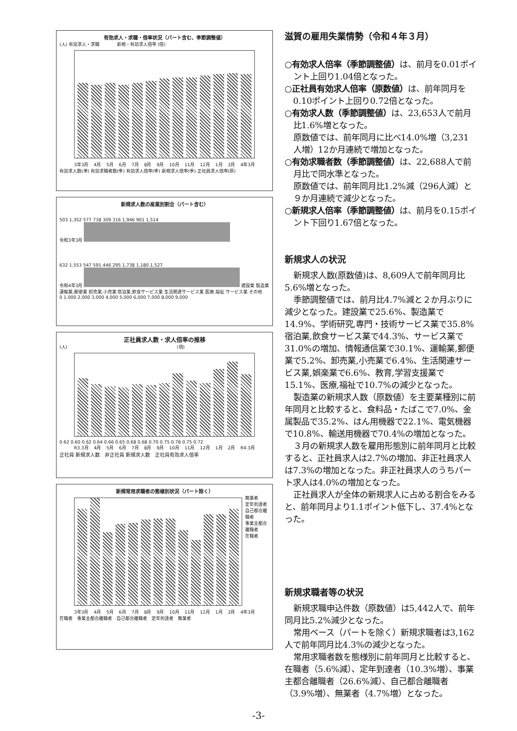有効求人・求職・倍率状況（パート含む、季節調整値）
(人) 有効求人・求職　　　　新規・有効求人倍率 (倍)
3年3月 4月 5月 6月 7月 8月 9月 10月 11月 12月 1月 2月 4年3月
有効求人数(季) 有効求職者数(季) 有効求人倍率(季) 新規求人倍率(季) 正社員求人倍率(原)
新規求人数の産業別割合（パート含む）
503 1,352 577 738 309 316 1,946 901 1,514
令和3年3月
632 1,553 547 591 446 295 1,738 1,180 1,527
令和4年3月 建設業 製造業 運輸業,郵便業 卸売業,小売業 宿泊業,飲食サービス業 生活関連サービス業 医療,福祉 サービス業 その他
0 1,000 2,000 3,000 4,000 5,000 6,000 7,000 8,000 9,000
正社員求人数・求人倍率の推移
(人)　　　　　　　　　　　　　　　　　　　　　　　　　(倍)
0.62 0.60 0.62 0.64 0.66 0.65 0.68 0.68 0.70 0.75 0.78 0.75 0.72
R3.3月 4月 5月 6月 7月 8月 9月 10月 11月 12月 1月 2月 R4.3月
正社員 新規求人数　非正社員 新規求人数　正社員有効求人倍率
新規常用求職者の態様別状況（パート除く）
無業者
定年到達者
自己都合離職者
事業主都合離職者
在職者
3年3月 4月 5月 6月 7月 8月 9月 10月 11月 12月 1月 2月 4年3月
在職者　事業主都合離職者　自己都合離職者　定年到達者　無業者
滋賀の雇用失業情勢（令和４年３月）
○有効求人倍率（季節調整値）は、前月を0.01ポイント上回り1.04倍となった。
○正社員有効求人倍率（原数値）は、前年同月を0.10ポイント上回り0.72倍となった。
○有効求人数（季節調整値）は、23,653人で前月比1.6%増となった。
原数値では、前年同月に比べ14.0%増（3,231人増）12か月連続で増加となった。
○有効求職者数（季節調整値）は、22,688人で前月比で同水準となった。
原数値では、前年同月比1.2%減（296人減）と９か月連続で減少となった。
○新規求人倍率（季節調整値）は、前月を0.15ポイント下回り1.67倍となった。
新規求人の状況
新規求人数(原数値)は、8,609人で前年同月比5.6%増となった。
季節調整値では、前月比4.7%減と２か月ぶりに減少となった。建設業で25.6%、製造業で14.9%、学術研究,専門・技術サービス業で35.8%宿泊業,飲食サービス業で44.3%、サービス業で31.0%の増加、情報通信業で30.1%、運輸業,郵便業で5.2%、卸売業,小売業で6.4%、生活関連サービス業,娯楽業で6.6%、教育,学習支援業で15.1%、医療,福祉で10.7%の減少となった。
製造業の新規求人数（原数値）を主要業種別に前年同月と比較すると、食料品・たばこで7.0%、金属製品で35.2%、はん用機器で22.1%、電気機器で10.8%、輸送用機器で70.4%の増加となった。
３月の新規求人数を雇用形態別に前年同月と比較すると、正社員求人は2.7%の増加、非正社員求人は7.3%の増加となった。非正社員求人のうちパート求人は4.0%の増加となった。
正社員求人が全体の新規求人に占める割合をみると、前年同月より1.1ポイント低下し、37.4%となった。
新規求職者等の状況
新規求職申込件数（原数値）は5,442人で、前年同月比5.2%減少となった。
常用ベース（パートを除く）新規求職者は3,162人で前年同月比4.3%の減少となった。
常用求職者数を態様別に前年同月と比較すると、在職者（5.6%減）、定年到達者（10.3%増）、事業主都合離職者（26.6%減）、自己都合離職者（3.9%増）、無業者（4.7%増）となった。
-3-